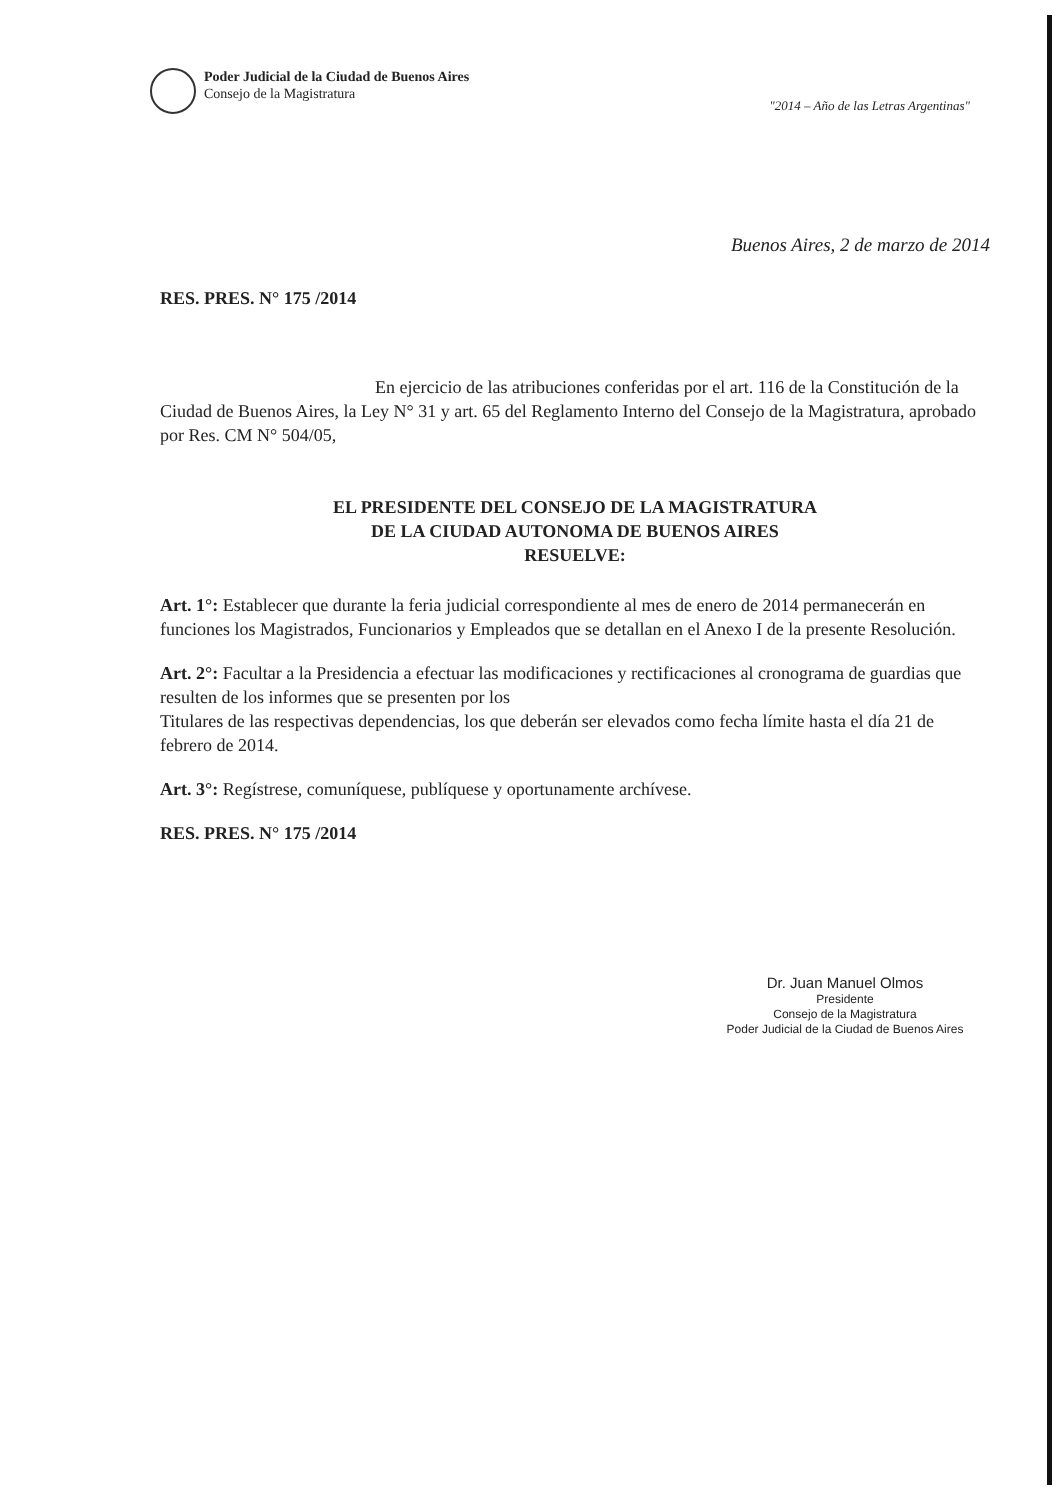Poder Judicial de la Ciudad de Buenos Aires
Consejo de la Magistratura
"2014 – Año de las Letras Argentinas"
Buenos Aires, 2 de marzo de 2014
RES. PRES. N° 175 /2014
En ejercicio de las atribuciones conferidas por el art. 116 de la Constitución de la Ciudad de Buenos Aires, la Ley N° 31 y art. 65 del Reglamento Interno del Consejo de la Magistratura, aprobado por Res. CM N° 504/05,
EL PRESIDENTE DEL CONSEJO DE LA MAGISTRATURA
DE LA CIUDAD AUTONOMA DE BUENOS AIRES
RESUELVE:
Art. 1°: Establecer que durante la feria judicial correspondiente al mes de enero de 2014 permanecerán en funciones los Magistrados, Funcionarios y Empleados que se detallan en el Anexo I de la presente Resolución.
Art. 2°: Facultar a la Presidencia a efectuar las modificaciones y rectificaciones al cronograma de guardias que resulten de los informes que se presenten por los
Titulares de las respectivas dependencias, los que deberán ser elevados como fecha límite hasta el día 21 de febrero de 2014.
Art. 3°: Regístrese, comuníquese, publíquese y oportunamente archívese.
RES. PRES. N° 175 /2014
Dr. Juan Manuel Olmos
Presidente
Consejo de la Magistratura
Poder Judicial de la Ciudad de Buenos Aires